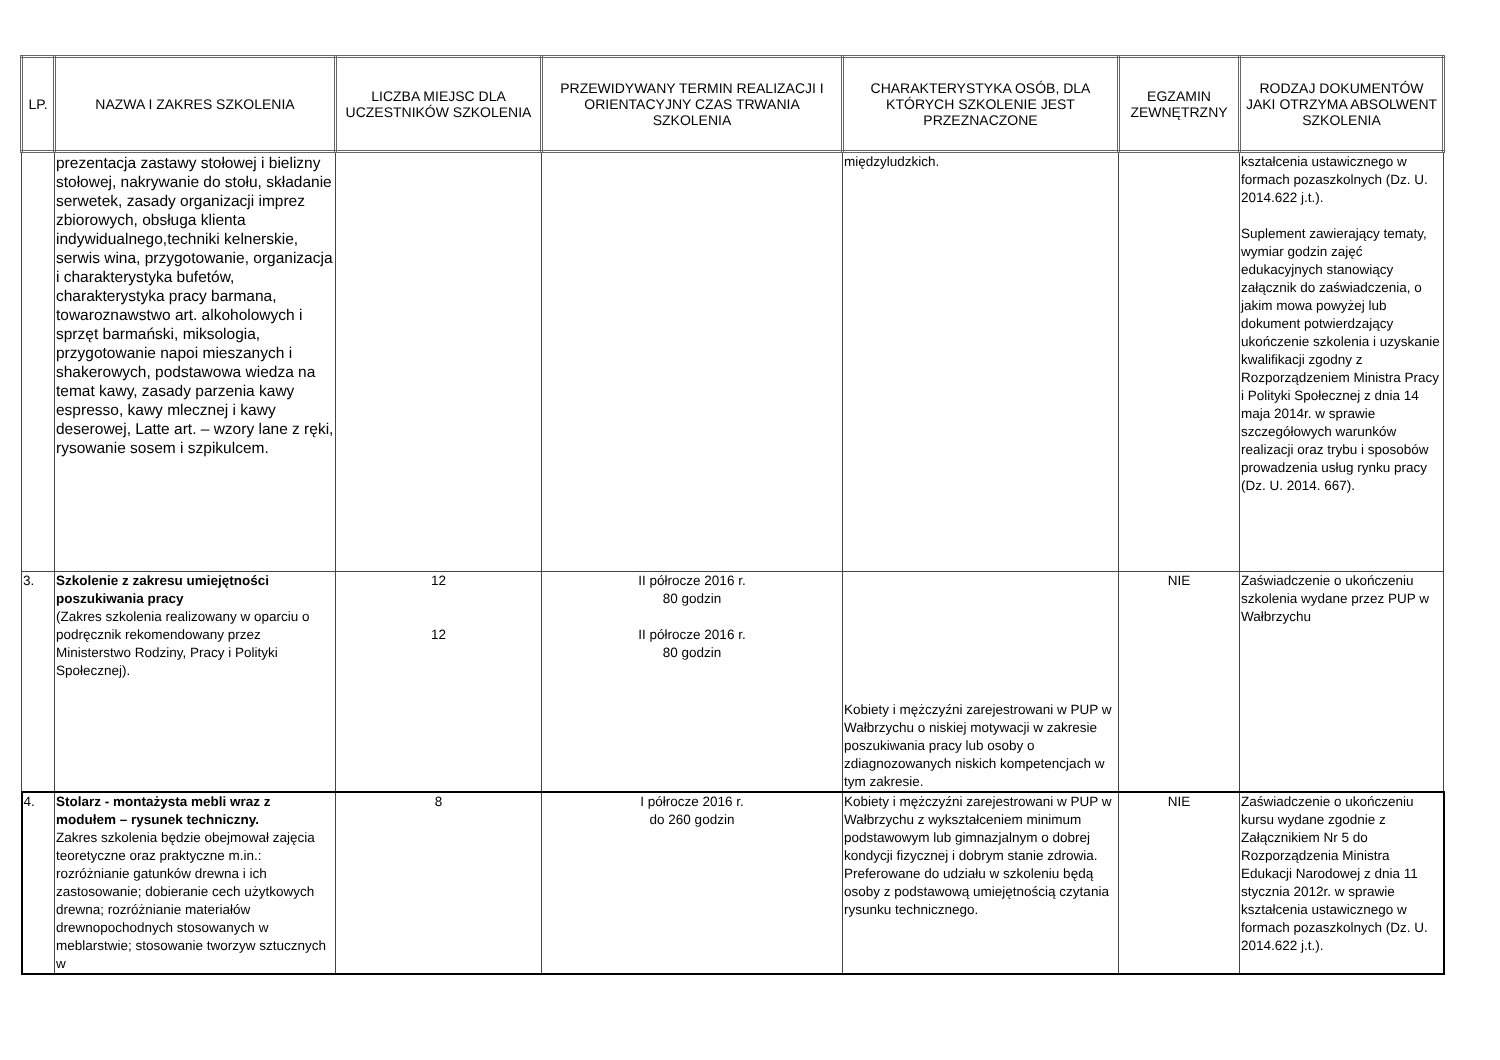| LP. | NAZWA I ZAKRES SZKOLENIA | LICZBA MIEJSC DLA UCZESTNIKÓW SZKOLENIA | PRZEWIDYWANY TERMIN REALIZACJI I ORIENTACYJNY CZAS TRWANIA SZKOLENIA | CHARAKTERYSTYKA OSÓB, DLA KTÓRYCH SZKOLENIE JEST PRZEZNACZONE | EGZAMIN ZEWNĘTRZNY | RODZAJ DOKUMENTÓW JAKI OTRZYMA ABSOLWENT SZKOLENIA |
| --- | --- | --- | --- | --- | --- | --- |
| | prezentacja zastawy stołowej i bielizny stołowej, nakrywanie do stołu, składanie serwetek, zasady organizacji imprez zbiorowych, obsługa klienta indywidualnego,techniki kelnerskie, serwis wina, przygotowanie, organizacja i charakterystyka bufetów, charakterystyka pracy barmana, towaroznawstwo art. alkoholowych i sprzęt barmański, miksologia, przygotowanie napoi mieszanych i shakerowych, podstawowa wiedza na temat kawy, zasady parzenia kawy espresso, kawy mlecznej i kawy deserowej, Latte art. – wzory lane z ręki, rysowanie sosem i szpikulcem. | | | międzyludzkich. | | kształcenia ustawicznego w formach pozaszkolnych (Dz. U. 2014.622 j.t.). Suplement zawierający tematy, wymiar godzin zajęć edukacyjnych stanowiący załącznik do zaświadczenia, o jakim mowa powyżej lub dokument potwierdzający ukończenie szkolenia i uzyskanie kwalifikacji zgodny z Rozporządzeniem Ministra Pracy i Polityki Społecznej z dnia 14 maja 2014r. w sprawie szczegółowych warunków realizacji oraz trybu i sposobów prowadzenia usług rynku pracy (Dz. U. 2014. 667). |
| 3. | Szkolenie z zakresu umiejętności poszukiwania pracy (Zakres szkolenia realizowany w oparciu o podręcznik rekomendowany przez Ministerstwo Rodziny, Pracy i Polityki Społecznej). | 12 12 | II półrocze 2016 r. 80 godzin II półrocze 2016 r. 80 godzin | Kobiety i mężczyźni zarejestrowani w PUP w Wałbrzychu o niskiej motywacji w zakresie poszukiwania pracy lub osoby o zdiagnozowanych niskich kompetencjach w tym zakresie. | NIE | Zaświadczenie o ukończeniu szkolenia wydane przez PUP w Wałbrzychu |
| 4. | Stolarz - montażysta mebli wraz z modułem – rysunek techniczny. Zakres szkolenia będzie obejmował zajęcia teoretyczne oraz praktyczne m.in.: rozróżnianie gatunków drewna i ich zastosowanie; dobieranie cech użytkowych drewna; rozróżnianie materiałów drewnopochodnych stosowanych w meblarstwie; stosowanie tworzyw sztucznych w | 8 | I półrocze 2016 r. do 260 godzin | Kobiety i mężczyźni zarejestrowani w PUP w Wałbrzychu z wykształceniem minimum podstawowym lub gimnazjalnym o dobrej kondycji fizycznej i dobrym stanie zdrowia. Preferowane do udziału w szkoleniu będą osoby z podstawową umiejętnością czytania rysunku technicznego. | NIE | Zaświadczenie o ukończeniu kursu wydane zgodnie z Załącznikiem Nr 5 do Rozporządzenia Ministra Edukacji Narodowej z dnia 11 stycznia 2012r. w sprawie kształcenia ustawicznego w formach pozaszkolnych (Dz. U. 2014.622 j.t.). |